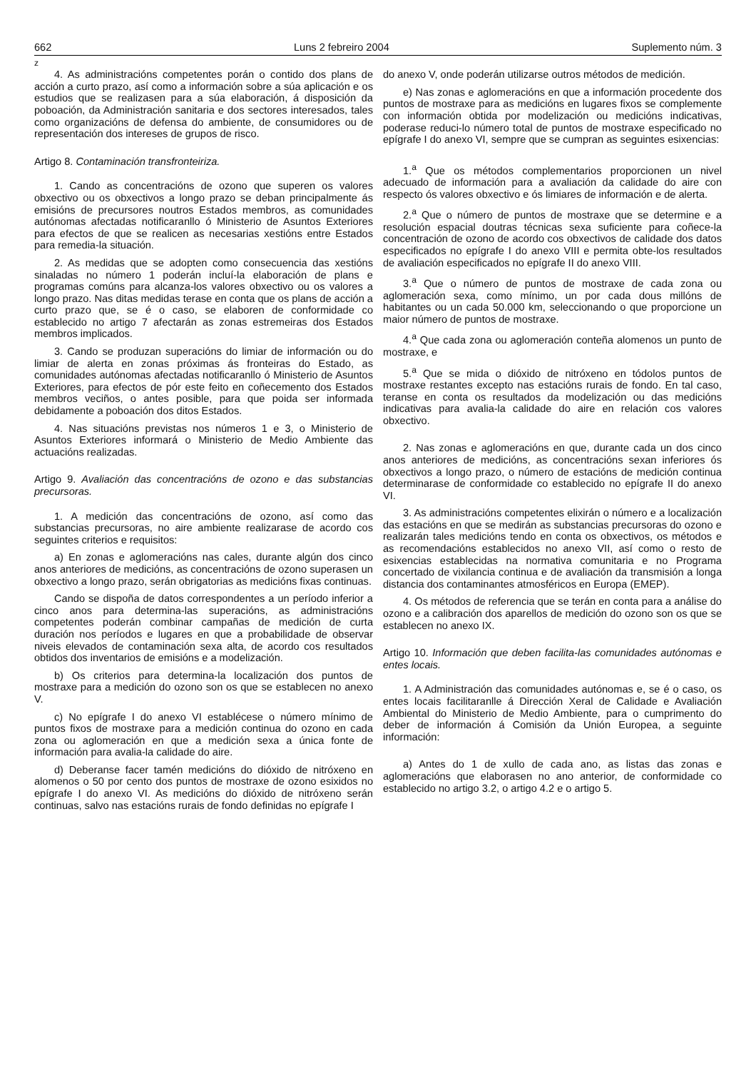662 Luns 2 febreiro 2004 Suplemento núm. 3
z
4. As administracións competentes porán o contido dos plans de acción a curto prazo, así como a información sobre a súa aplicación e os estudios que se realizasen para a súa elaboración, á disposición da poboación, da Administración sanitaria e dos sectores interesados, tales como organizacións de defensa do ambiente, de consumidores ou de representación dos intereses de grupos de risco.
Artigo 8. Contaminación transfronteiriza.
1. Cando as concentracións de ozono que superen os valores obxectivo ou os obxectivos a longo prazo se deban principalmente ás emisións de precursores noutros Estados membros, as comunidades autónomas afectadas notificaranllo ó Ministerio de Asuntos Exteriores para efectos de que se realicen as necesarias xestións entre Estados para remedia-la situación.
2. As medidas que se adopten como consecuencia das xestións sinaladas no número 1 poderán incluí-la elaboración de plans e programas comúns para alcanza-los valores obxectivo ou os valores a longo prazo. Nas ditas medidas terase en conta que os plans de acción a curto prazo que, se é o caso, se elaboren de conformidade co establecido no artigo 7 afectarán as zonas estremeiras dos Estados membros implicados.
3. Cando se produzan superacións do limiar de información ou do limiar de alerta en zonas próximas ás fronteiras do Estado, as comunidades autónomas afectadas notificaranllo ó Ministerio de Asuntos Exteriores, para efectos de pór este feito en coñecemento dos Estados membros veciños, o antes posible, para que poida ser informada debidamente a poboación dos ditos Estados.
4. Nas situacións previstas nos números 1 e 3, o Ministerio de Asuntos Exteriores informará o Ministerio de Medio Ambiente das actuacións realizadas.
Artigo 9. Avaliación das concentracións de ozono e das substancias precursoras.
1. A medición das concentracións de ozono, así como das substancias precursoras, no aire ambiente realizarase de acordo cos seguintes criterios e requisitos:
a) En zonas e aglomeracións nas cales, durante algún dos cinco anos anteriores de medicións, as concentracións de ozono superasen un obxectivo a longo prazo, serán obrigatorias as medicións fixas continuas.
Cando se dispoña de datos correspondentes a un período inferior a cinco anos para determina-las superacións, as administracións competentes poderán combinar campañas de medición de curta duración nos períodos e lugares en que a probabilidade de observar niveis elevados de contaminación sexa alta, de acordo cos resultados obtidos dos inventarios de emisións e a modelización.
b) Os criterios para determina-la localización dos puntos de mostraxe para a medición do ozono son os que se establecen no anexo V.
c) No epígrafe I do anexo VI establécese o número mínimo de puntos fixos de mostraxe para a medición continua do ozono en cada zona ou aglomeración en que a medición sexa a única fonte de información para avalia-la calidade do aire.
d) Deberanse facer tamén medicións do dióxido de nitróxeno en alomenos o 50 por cento dos puntos de mostraxe de ozono esixidos no epígrafe I do anexo VI. As medicións do dióxido de nitróxeno serán continuas, salvo nas estacións rurais de fondo definidas no epígrafe I
do anexo V, onde poderán utilizarse outros métodos de medición.
e) Nas zonas e aglomeracións en que a información procedente dos puntos de mostraxe para as medicións en lugares fixos se complemente con información obtida por modelización ou medicións indicativas, poderase reduci-lo número total de puntos de mostraxe especificado no epígrafe I do anexo VI, sempre que se cumpran as seguintes esixencias:
1.<sup>a</sup> Que os métodos complementarios proporcionen un nivel adecuado de información para a avaliación da calidade do aire con respecto ós valores obxectivo e ós limiares de información e de alerta.
2.<sup>a</sup> Que o número de puntos de mostraxe que se determine e a resolución espacial doutras técnicas sexa suficiente para coñece-la concentración de ozono de acordo cos obxectivos de calidade dos datos especificados no epígrafe I do anexo VIII e permita obte-los resultados de avaliación especificados no epígrafe II do anexo VIII.
3.<sup>a</sup> Que o número de puntos de mostraxe de cada zona ou aglomeración sexa, como mínimo, un por cada dous millóns de habitantes ou un cada 50.000 km, seleccionando o que proporcione un maior número de puntos de mostraxe.
4.<sup>a</sup> Que cada zona ou aglomeración conteña alomenos un punto de mostraxe, e
5.<sup>a</sup> Que se mida o dióxido de nitróxeno en tódolos puntos de mostraxe restantes excepto nas estacións rurais de fondo. En tal caso, teranse en conta os resultados da modelización ou das medicións indicativas para avalia-la calidade do aire en relación cos valores obxectivo.
2. Nas zonas e aglomeracións en que, durante cada un dos cinco anos anteriores de medicións, as concentracións sexan inferiores ós obxectivos a longo prazo, o número de estacións de medición continua determinarase de conformidade co establecido no epígrafe II do anexo VI.
3. As administracións competentes elixirán o número e a localización das estacións en que se medirán as substancias precursoras do ozono e realizarán tales medicións tendo en conta os obxectivos, os métodos e as recomendacións establecidos no anexo VII, así como o resto de esixencias establecidas na normativa comunitaria e no Programa concertado de vixilancia continua e de avaliación da transmisión a longa distancia dos contaminantes atmosféricos en Europa (EMEP).
4. Os métodos de referencia que se terán en conta para a análise do ozono e a calibración dos aparellos de medición do ozono son os que se establecen no anexo IX.
Artigo 10. Información que deben facilita-las comunidades autónomas e entes locais.
1. A Administración das comunidades autónomas e, se é o caso, os entes locais facilitaranlle á Dirección Xeral de Calidade e Avaliación Ambiental do Ministerio de Medio Ambiente, para o cumprimento do deber de información á Comisión da Unión Europea, a seguinte información:
a) Antes do 1 de xullo de cada ano, as listas das zonas e aglomeracións que elaborasen no ano anterior, de conformidade co establecido no artigo 3.2, o artigo 4.2 e o artigo 5.